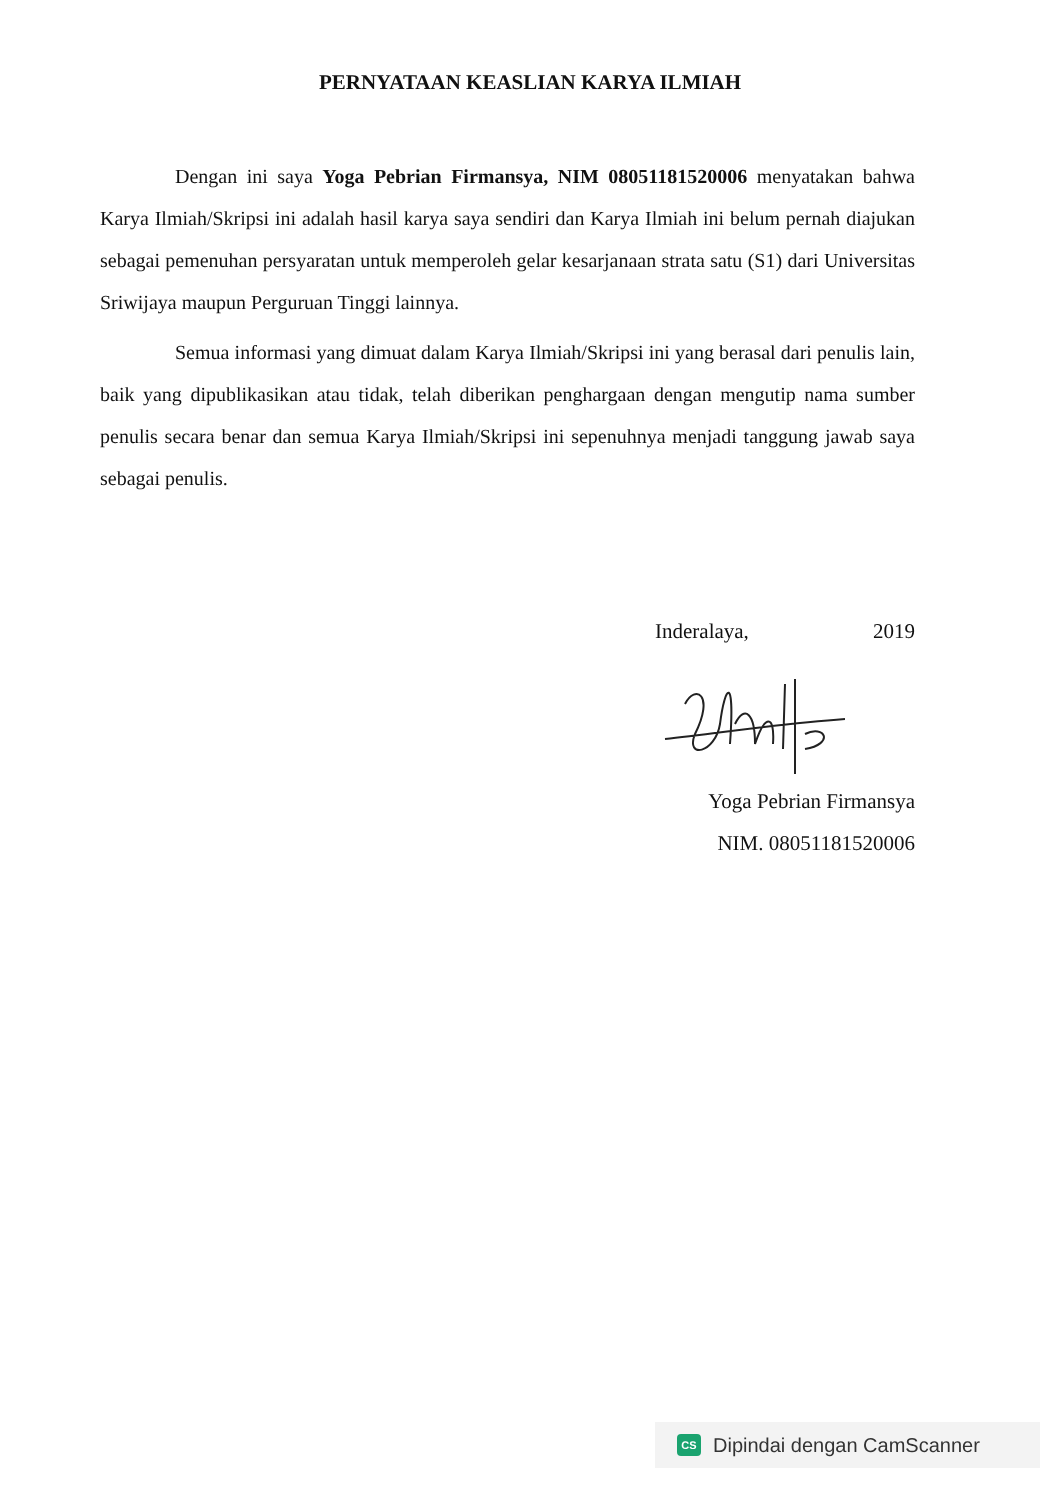PERNYATAAN KEASLIAN KARYA ILMIAH
Dengan ini saya Yoga Pebrian Firmansya, NIM 08051181520006 menyatakan bahwa Karya Ilmiah/Skripsi ini adalah hasil karya saya sendiri dan Karya Ilmiah ini belum pernah diajukan sebagai pemenuhan persyaratan untuk memperoleh gelar kesarjanaan strata satu (S1) dari Universitas Sriwijaya maupun Perguruan Tinggi lainnya.
Semua informasi yang dimuat dalam Karya Ilmiah/Skripsi ini yang berasal dari penulis lain, baik yang dipublikasikan atau tidak, telah diberikan penghargaan dengan mengutip nama sumber penulis secara benar dan semua Karya Ilmiah/Skripsi ini sepenuhnya menjadi tanggung jawab saya sebagai penulis.
Inderalaya, 2019
Yoga Pebrian Firmansya
NIM. 08051181520006
CS Dipindai dengan CamScanner